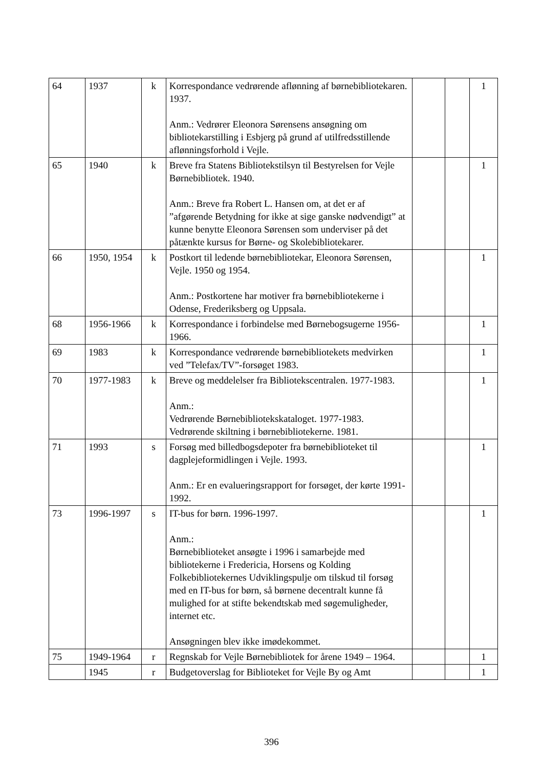| 64 | 1937 | k | Korrespondance vedrørende aflønning af børnebibliotekaren. 1937. Anm.: Vedrører Eleonora Sørensens ansøgning om bibliotekarstilling i Esbjerg på grund af utilfredsstillende aflønningsforhold i Vejle. | | | 1 |
| 65 | 1940 | k | Breve fra Statens Bibliotekstilsyn til Bestyrelsen for Vejle Børnebibliotek. 1940. Anm.: Breve fra Robert L. Hansen om, at det er af ”afgørende Betydning for ikke at sige ganske nødvendigt” at kunne benytte Eleonora Sørensen som underviser på det påtænkte kursus for Børne- og Skolebibliotekarer. | | | 1 |
| 66 | 1950, 1954 | k | Postkort til ledende børnebibliotekar, Eleonora Sørensen, Vejle. 1950 og 1954. Anm.: Postkortene har motiver fra børnebibliotekerne i Odense, Frederiksberg og Uppsala. | | | 1 |
| 68 | 1956-1966 | k | Korrespondance i forbindelse med Børnebogsugerne 1956-1966. | | | 1 |
| 69 | 1983 | k | Korrespondance vedrørende børnebibliotekets medvirken ved ”Telefax/TV”-forsøget 1983. | | | 1 |
| 70 | 1977-1983 | k | Breve og meddelelser fra Bibliotekscentralen. 1977-1983. Anm.: Vedrørende Børnebibliotekskataloget. 1977-1983. Vedrørende skiltning i børnebibliotekerne. 1981. | | | 1 |
| 71 | 1993 | s | Forsøg med billedbogsdepoter fra børnebiblioteket til dagplejeformidlingen i Vejle. 1993. Anm.: Er en evalueringsrapport for forsøget, der kørte 1991-1992. | | | 1 |
| 73 | 1996-1997 | s | IT-bus for børn. 1996-1997. Anm.: Børnebiblioteket ansøgte i 1996 i samarbejde med bibliotekerne i Fredericia, Horsens og Kolding Folkebibliotekernes Udviklingspulje om tilskud til forsøg med en IT-bus for børn, så børnene decentralt kunne få mulighed for at stifte bekendtskab med søgemuligheder, internet etc. Ansøgningen blev ikke imødekommet. | | | 1 |
| 75 | 1949-1964 | r | Regnskab for Vejle Børnebibliotek for årene 1949 – 1964. | | | 1 |
| | 1945 | r | Budgetoverslag for Biblioteket for Vejle By og Amt | | | 1 |
396